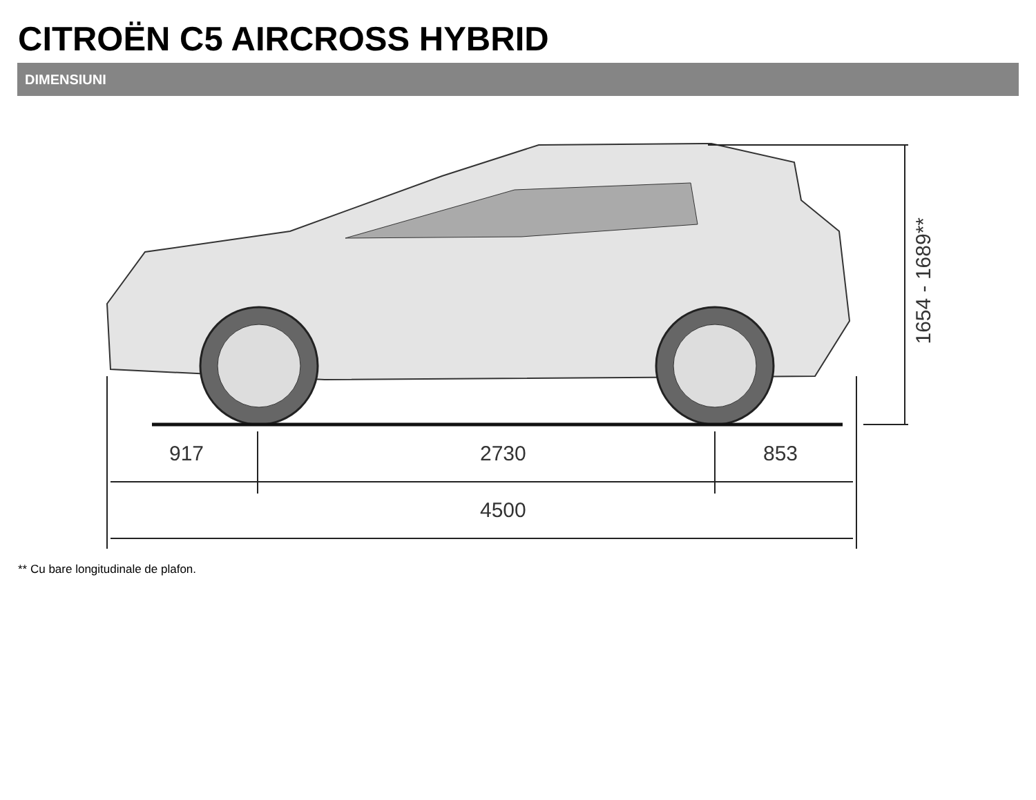CITROËN C5 AIRCROSS HYBRID
DIMENSIUNI
917 2730 853
4500
1654 - 1689**
** Cu bare longitudinale de plafon.